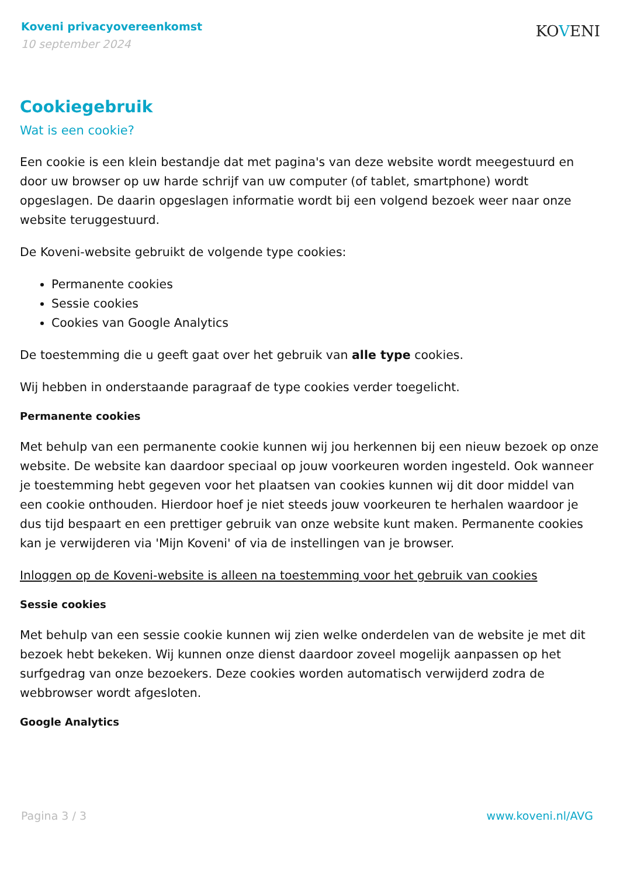Koveni privacyovereenkomst
10 september 2024
KOVENI
Cookiegebruik
Wat is een cookie?
Een cookie is een klein bestandje dat met pagina's van deze website wordt meegestuurd en door uw browser op uw harde schrijf van uw computer (of tablet, smartphone) wordt opgeslagen. De daarin opgeslagen informatie wordt bij een volgend bezoek weer naar onze website teruggestuurd.
De Koveni-website gebruikt de volgende type cookies:
Permanente cookies
Sessie cookies
Cookies van Google Analytics
De toestemming die u geeft gaat over het gebruik van alle type cookies.
Wij hebben in onderstaande paragraaf de type cookies verder toegelicht.
Permanente cookies
Met behulp van een permanente cookie kunnen wij jou herkennen bij een nieuw bezoek op onze website. De website kan daardoor speciaal op jouw voorkeuren worden ingesteld. Ook wanneer je toestemming hebt gegeven voor het plaatsen van cookies kunnen wij dit door middel van een cookie onthouden. Hierdoor hoef je niet steeds jouw voorkeuren te herhalen waardoor je dus tijd bespaart en een prettiger gebruik van onze website kunt maken. Permanente cookies kan je verwijderen via 'Mijn Koveni' of via de instellingen van je browser.
Inloggen op de Koveni-website is alleen na toestemming voor het gebruik van cookies
Sessie cookies
Met behulp van een sessie cookie kunnen wij zien welke onderdelen van de website je met dit bezoek hebt bekeken. Wij kunnen onze dienst daardoor zoveel mogelijk aanpassen op het surfgedrag van onze bezoekers. Deze cookies worden automatisch verwijderd zodra de webbrowser wordt afgesloten.
Google Analytics
Pagina 3 / 3 www.koveni.nl/AVG